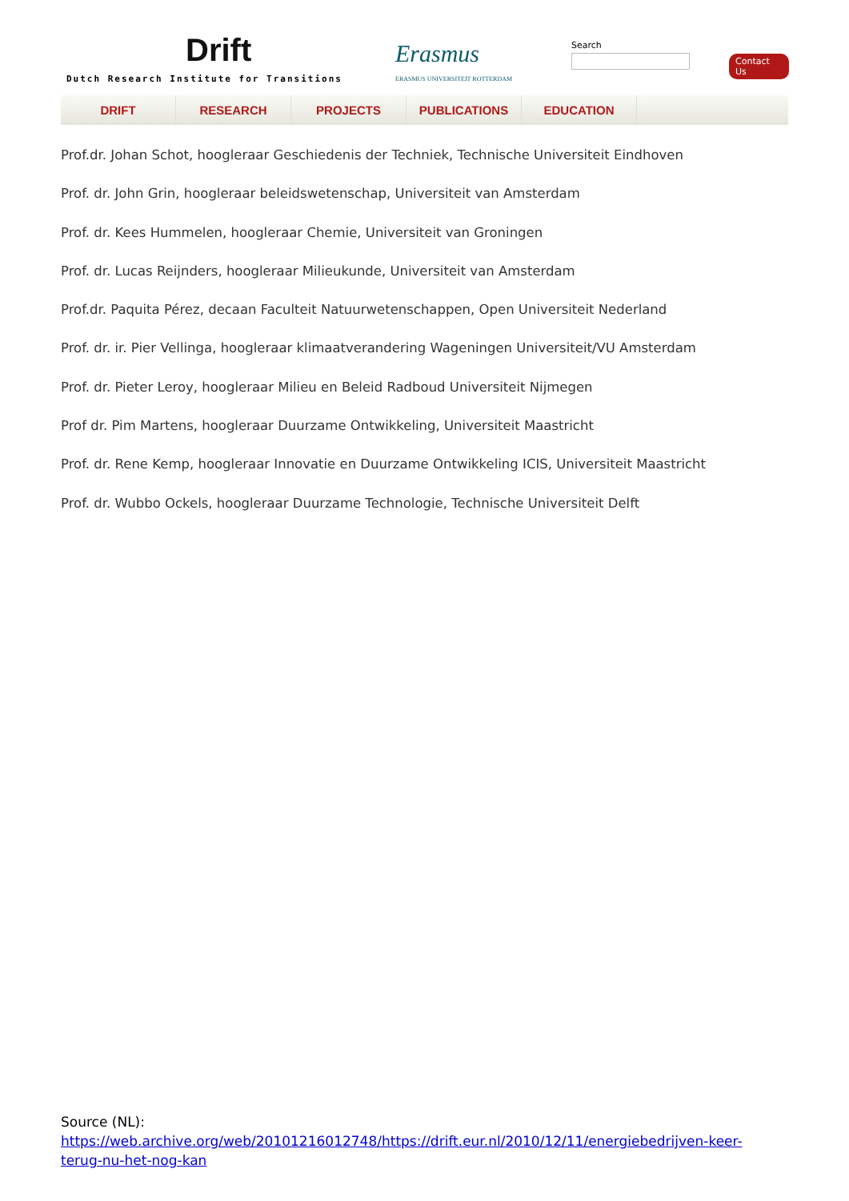Drift
Dutch Research Institute for Transitions
Erasmus
ERASMUS UNIVERSITEIT ROTTERDAM
Search
Contact Us
DRIFT RESEARCH PROJECTS PUBLICATIONS EDUCATION
Prof.dr. Johan Schot, hoogleraar Geschiedenis der Techniek, Technische Universiteit Eindhoven
Prof. dr. John Grin, hoogleraar beleidswetenschap, Universiteit van Amsterdam
Prof. dr. Kees Hummelen, hoogleraar Chemie, Universiteit van Groningen
Prof. dr. Lucas Reijnders, hoogleraar Milieukunde, Universiteit van Amsterdam
Prof.dr. Paquita Pérez, decaan Faculteit Natuurwetenschappen, Open Universiteit Nederland
Prof. dr. ir. Pier Vellinga, hoogleraar klimaatverandering Wageningen Universiteit/VU Amsterdam
Prof. dr. Pieter Leroy, hoogleraar Milieu en Beleid Radboud Universiteit Nijmegen
Prof dr. Pim Martens, hoogleraar Duurzame Ontwikkeling, Universiteit Maastricht
Prof. dr. Rene Kemp, hoogleraar Innovatie en Duurzame Ontwikkeling ICIS, Universiteit Maastricht
Prof. dr. Wubbo Ockels, hoogleraar Duurzame Technologie, Technische Universiteit Delft
Source (NL): https://web.archive.org/web/20101216012748/https://drift.eur.nl/2010/12/11/energiebedrijven-keer-terug-nu-het-nog-kan